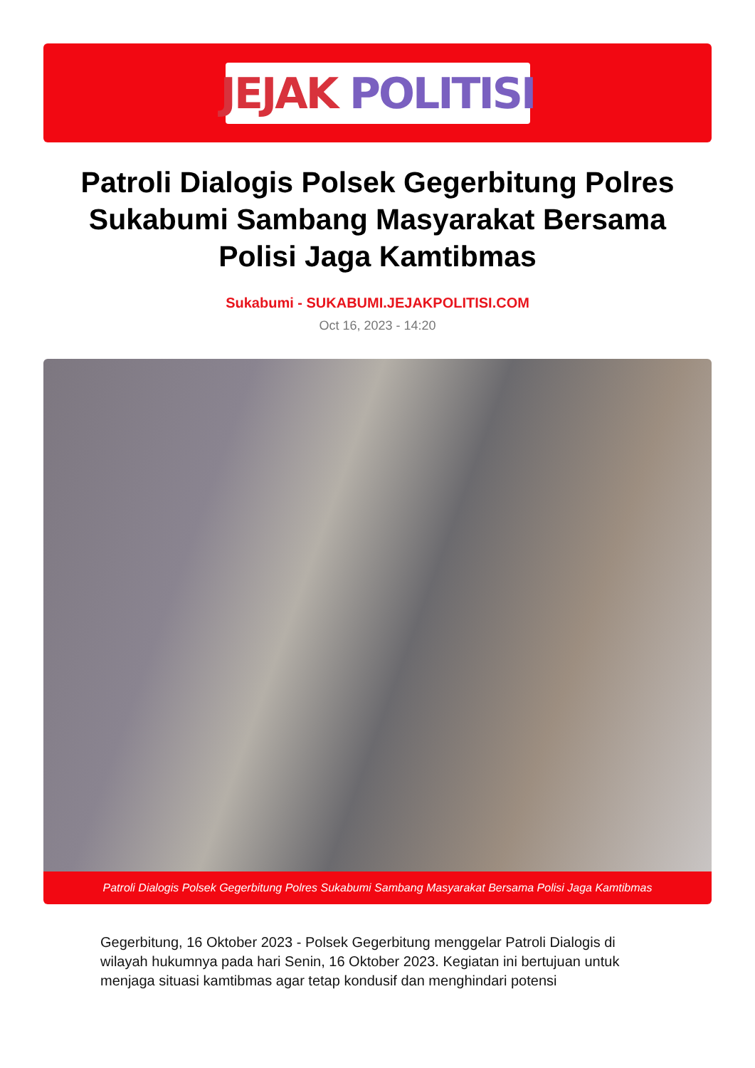JEJAK POLITISI
Patroli Dialogis Polsek Gegerbitung Polres Sukabumi Sambang Masyarakat Bersama Polisi Jaga Kamtibmas
Sukabumi - SUKABUMI.JEJAKPOLITISI.COM
Oct 16, 2023 - 14:20
Patroli Dialogis Polsek Gegerbitung Polres Sukabumi Sambang Masyarakat Bersama Polisi Jaga Kamtibmas
Gegerbitung, 16 Oktober 2023 - Polsek Gegerbitung menggelar Patroli Dialogis di wilayah hukumnya pada hari Senin, 16 Oktober 2023. Kegiatan ini bertujuan untuk menjaga situasi kamtibmas agar tetap kondusif dan menghindari potensi